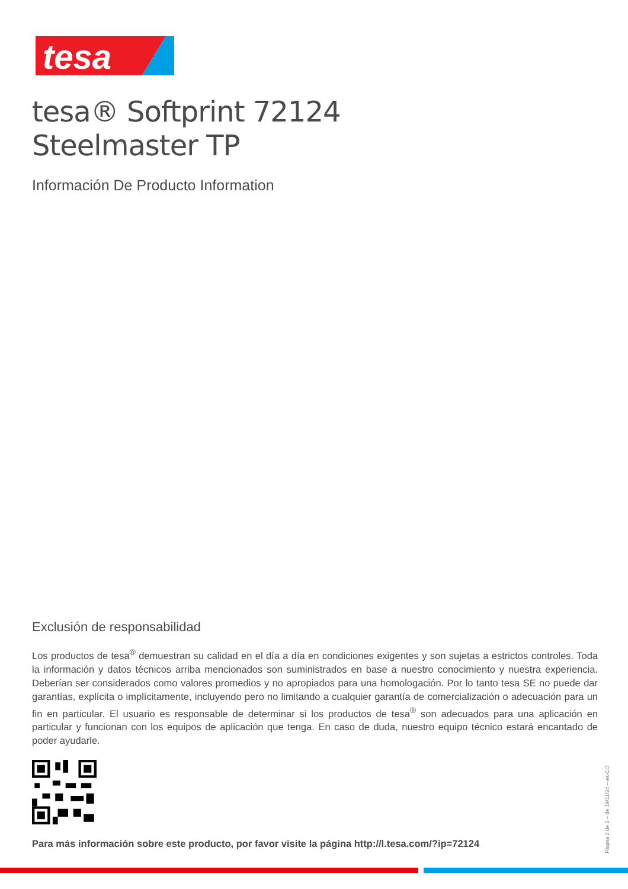tesa
tesa® Softprint 72124
Steelmaster TP
Información De Producto Information
Exclusión de responsabilidad
Los productos de tesa<sup>®</sup> demuestran su calidad en el día a día en condiciones exigentes y son sujetas a estrictos controles. Toda la información y datos técnicos arriba mencionados son suministrados en base a nuestro conocimiento y nuestra experiencia. Deberían ser considerados como valores promedios y no apropiados para una homologación. Por lo tanto tesa SE no puede dar garantías, explícita o implícitamente, incluyendo pero no limitando a cualquier garantía de comercialización o adecuación para un fin en particular. El usuario es responsable de determinar si los productos de tesa<sup>®</sup> son adecuados para una aplicación en particular y funcionan con los equipos de aplicación que tenga. En caso de duda, nuestro equipo técnico estará encantado de poder ayudarle.
Para más información sobre este producto, por favor visite la página http://l.tesa.com/?ip=72124
Página 2 de 2 – de 19/11/24 – es-CO